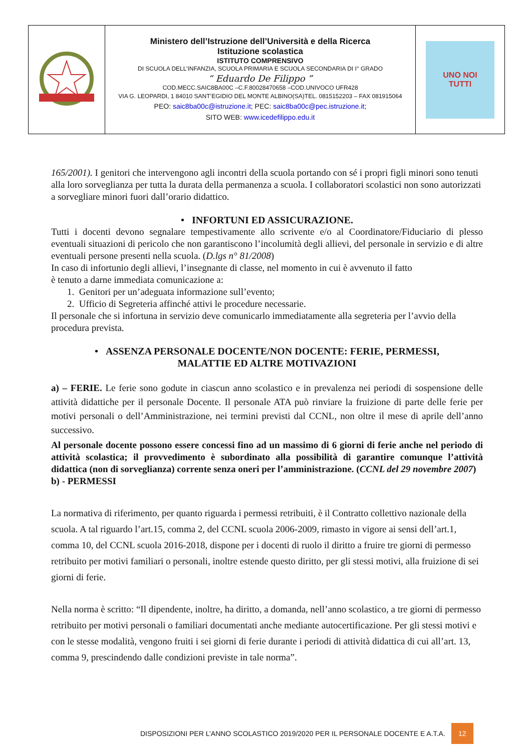| | Ministero dell’Istruzione dell’Università e della Ricerca Istituzione scolastica ISTITUTO COMPRENSIVO DI SCUOLA DELL’INFANZIA, SCUOLA PRIMARIA E SCUOLA SECONDARIA DI I° GRADO “ Eduardo De Filippo ” COD.MECC.SAIC8BA00C –C.F.80028470658 –COD.UNIVOCO UFR428 VIA G. LEOPARDI, 1 84010 SANT’EGIDIO DEL MONTE ALBINO(SA)TEL. 0815152203 – FAX 081915064 PEO: saic8ba00c@istruzione.it ; PEC: saic8ba00c@pec.istruzione.it ; SITO WEB: www.icedefilippo.edu.it | UNO NOI TUTTI |
165/2001). I genitori che intervengono agli incontri della scuola portando con sé i propri figli minori sono tenuti alla loro sorveglianza per tutta la durata della permanenza a scuola. I collaboratori scolastici non sono autorizzati a sorvegliare minori fuori dall’orario didattico.
• INFORTUNI ED ASSICURAZIONE.
Tutti i docenti devono segnalare tempestivamente allo scrivente e/o al Coordinatore/Fiduciario di plesso eventuali situazioni di pericolo che non garantiscono l’incolumità degli allievi, del personale in servizio e di altre eventuali persone presenti nella scuola. (D.lgs n° 81/2008)
In caso di infortunio degli allievi, l’insegnante di classe, nel momento in cui è avvenuto il fatto
è tenuto a darne immediata comunicazione a:
1. Genitori per un’adeguata informazione sull’evento;
2. Ufficio di Segreteria affinché attivi le procedure necessarie.
Il personale che si infortuna in servizio deve comunicarlo immediatamente alla segreteria per l’avvio della procedura prevista.
• ASSENZA PERSONALE DOCENTE/NON DOCENTE: FERIE, PERMESSI,
MALATTIE ED ALTRE MOTIVAZIONI
a) – FERIE. Le ferie sono godute in ciascun anno scolastico e in prevalenza nei periodi di sospensione delle attività didattiche per il personale Docente. Il personale ATA può rinviare la fruizione di parte delle ferie per motivi personali o dell’Amministrazione, nei termini previsti dal CCNL, non oltre il mese di aprile dell’anno successivo.
Al personale docente possono essere concessi fino ad un massimo di 6 giorni di ferie anche nel periodo di attività scolastica; il provvedimento è subordinato alla possibilità di garantire comunque l’attività didattica (non di sorveglianza) corrente senza oneri per l’amministrazione. (CCNL del 29 novembre 2007)
b) - PERMESSI
La normativa di riferimento, per quanto riguarda i permessi retribuiti, è il Contratto collettivo nazionale della scuola. A tal riguardo l’art.15, comma 2, del CCNL scuola 2006-2009, rimasto in vigore ai sensi dell’art.1, comma 10, del CCNL scuola 2016-2018, dispone per i docenti di ruolo il diritto a fruire tre giorni di permesso retribuito per motivi familiari o personali, inoltre estende questo diritto, per gli stessi motivi, alla fruizione di sei giorni di ferie.
Nella norma è scritto: “Il dipendente, inoltre, ha diritto, a domanda, nell’anno scolastico, a tre giorni di permesso retribuito per motivi personali o familiari documentati anche mediante autocertificazione. Per gli stessi motivi e con le stesse modalità, vengono fruiti i sei giorni di ferie durante i periodi di attività didattica di cui all’art. 13, comma 9, prescindendo dalle condizioni previste in tale norma”.
DISPOSIZIONI PER L’ANNO SCOLASTICO 2019/2020 PER IL PERSONALE DOCENTE E A.T.A. 12